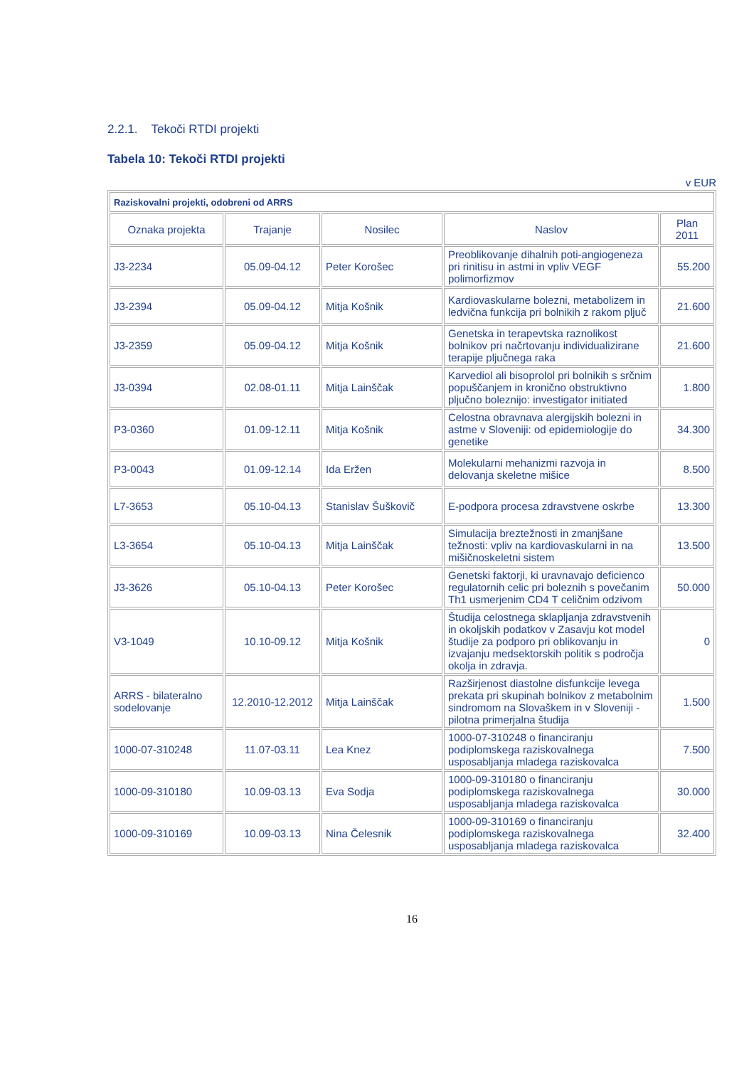2.2.1. Tekoči RTDI projekti
Tabela 10: Tekoči RTDI projekti
v EUR
| Raziskovalni projekti, odobreni od ARRS | | | | |
| Oznaka projekta | Trajanje | Nosilec | Naslov | Plan 2011 |
| J3-2234 | 05.09-04.12 | Peter Korošec | Preoblikovanje dihalnih poti-angiogeneza pri rinitisu in astmi in vpliv VEGF polimorfizmov | 55.200 |
| J3-2394 | 05.09-04.12 | Mitja Košnik | Kardiovaskularne bolezni, metabolizem in ledvična funkcija pri bolnikih z rakom pljuč | 21.600 |
| J3-2359 | 05.09-04.12 | Mitja Košnik | Genetska in terapevtska raznolikost bolnikov pri načrtovanju individualizirane terapije pljučnega raka | 21.600 |
| J3-0394 | 02.08-01.11 | Mitja Lainščak | Karvediol ali bisoprolol pri bolnikih s srčnim popuščanjem in kronično obstruktivno pljučno boleznijo: investigator initiated | 1.800 |
| P3-0360 | 01.09-12.11 | Mitja Košnik | Celostna obravnava alergijskih bolezni in astme v Sloveniji: od epidemiologije do genetike | 34.300 |
| P3-0043 | 01.09-12.14 | Ida Eržen | Molekularni mehanizmi razvoja in delovanja skeletne mišice | 8.500 |
| L7-3653 | 05.10-04.13 | Stanislav Šuškovič | E-podpora procesa zdravstvene oskrbe | 13.300 |
| L3-3654 | 05.10-04.13 | Mitja Lainščak | Simulacija breztežnosti in zmanjšane težnosti: vpliv na kardiovaskularni in na mišičnoskeletni sistem | 13.500 |
| J3-3626 | 05.10-04.13 | Peter Korošec | Genetski faktorji, ki uravnavajo deficienco regulatornih celic pri boleznih s povečanim Th1 usmerjenim CD4 T celičnim odzivom | 50.000 |
| V3-1049 | 10.10-09.12 | Mitja Košnik | Študija celostnega sklapljanja zdravstvenih in okoljskih podatkov v Zasavju kot model študije za podporo pri oblikovanju in izvajanju medsektorskih politik s področja okolja in zdravja. | 0 |
| ARRS - bilateralno sodelovanje | 12.2010-12.2012 | Mitja Lainščak | Razširjenost diastolne disfunkcije levega prekata pri skupinah bolnikov z metabolnim sindromom na Slovaškem in v Sloveniji - pilotna primerjalna študija | 1.500 |
| 1000-07-310248 | 11.07-03.11 | Lea Knez | 1000-07-310248 o financiranju podiplomskega raziskovalnega usposabljanja mladega raziskovalca | 7.500 |
| 1000-09-310180 | 10.09-03.13 | Eva Sodja | 1000-09-310180 o financiranju podiplomskega raziskovalnega usposabljanja mladega raziskovalca | 30.000 |
| 1000-09-310169 | 10.09-03.13 | Nina Čelesnik | 1000-09-310169 o financiranju podiplomskega raziskovalnega usposabljanja mladega raziskovalca | 32.400 |
16